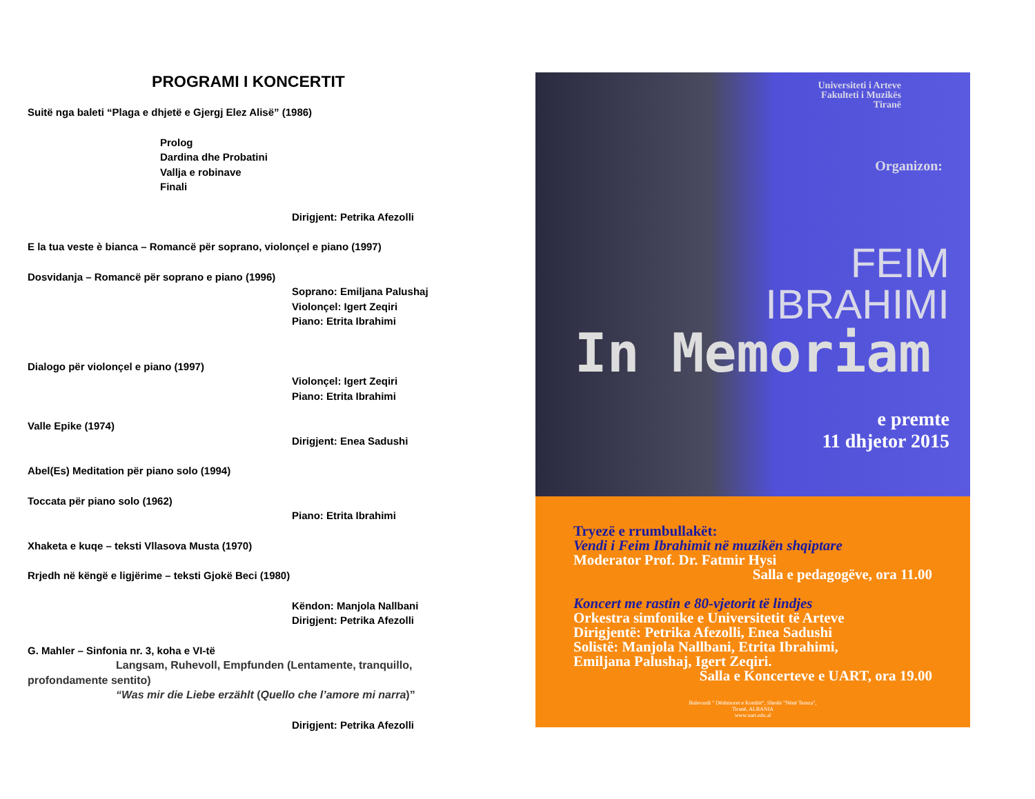PROGRAMI I KONCERTIT
Suitë nga baleti “Plaga e dhjetë e Gjergj Elez Alisë” (1986)
Prolog
Dardina dhe Probatini
Vallja e robinave
Finali
Dirigjent: Petrika Afezolli
E la tua veste è bianca – Romancë për soprano, violonçel e piano (1997)
Dosvidanja – Romancë për soprano e piano (1996)
Soprano: Emiljana Palushaj
Violonçel: Igert Zeqiri
Piano: Etrita Ibrahimi
Dialogo për violonçel e piano (1997)
Violonçel: Igert Zeqiri
Piano: Etrita Ibrahimi
Valle Epike (1974)
Dirigjent: Enea Sadushi
Abel(Es) Meditation për piano solo (1994)
Toccata për piano solo (1962)
Piano: Etrita Ibrahimi
Xhaketa e kuqe – teksti Vllasova Musta (1970)
Rrjedh në këngë e ligjërime – teksti Gjokë Beci (1980)
Këndon: Manjola Nallbani
Dirigjent: Petrika Afezolli
G. Mahler – Sinfonia nr. 3, koha e VI-të
Langsam, Ruhevoll, Empfunden (Lentamente, tranquillo,
profondamente sentito)
“Was mir die Liebe erzählt (Quello che l’amore mi narra)”
Dirigjent: Petrika Afezolli
Universiteti i Arteve
Fakulteti i Muzikës
Tiranë
Organizon:
FEIM
IBRAHIMI
In Memoriam
e premte
11 dhjetor 2015
Tryezë e rrumbullakët:
Vendi i Feim Ibrahimit në muzikën shqiptare
Moderator Prof. Dr. Fatmir Hysi
Salla e pedagogëve, ora 11.00
Koncert me rastin e 80-vjetorit të lindjes
Orkestra simfonike e Universitetit të Arteve
Dirigjentë: Petrika Afezolli, Enea Sadushi
Solistë: Manjola Nallbani, Etrita Ibrahimi,
Emiljana Palushaj, Igert Zeqiri.
Salla e Koncerteve e UART, ora 19.00
Bulevardi " Dëshmoret e Kombit", Sheshi "Nënë Tereza",
Tiranë, ALBANIA
www.uart.edu.al